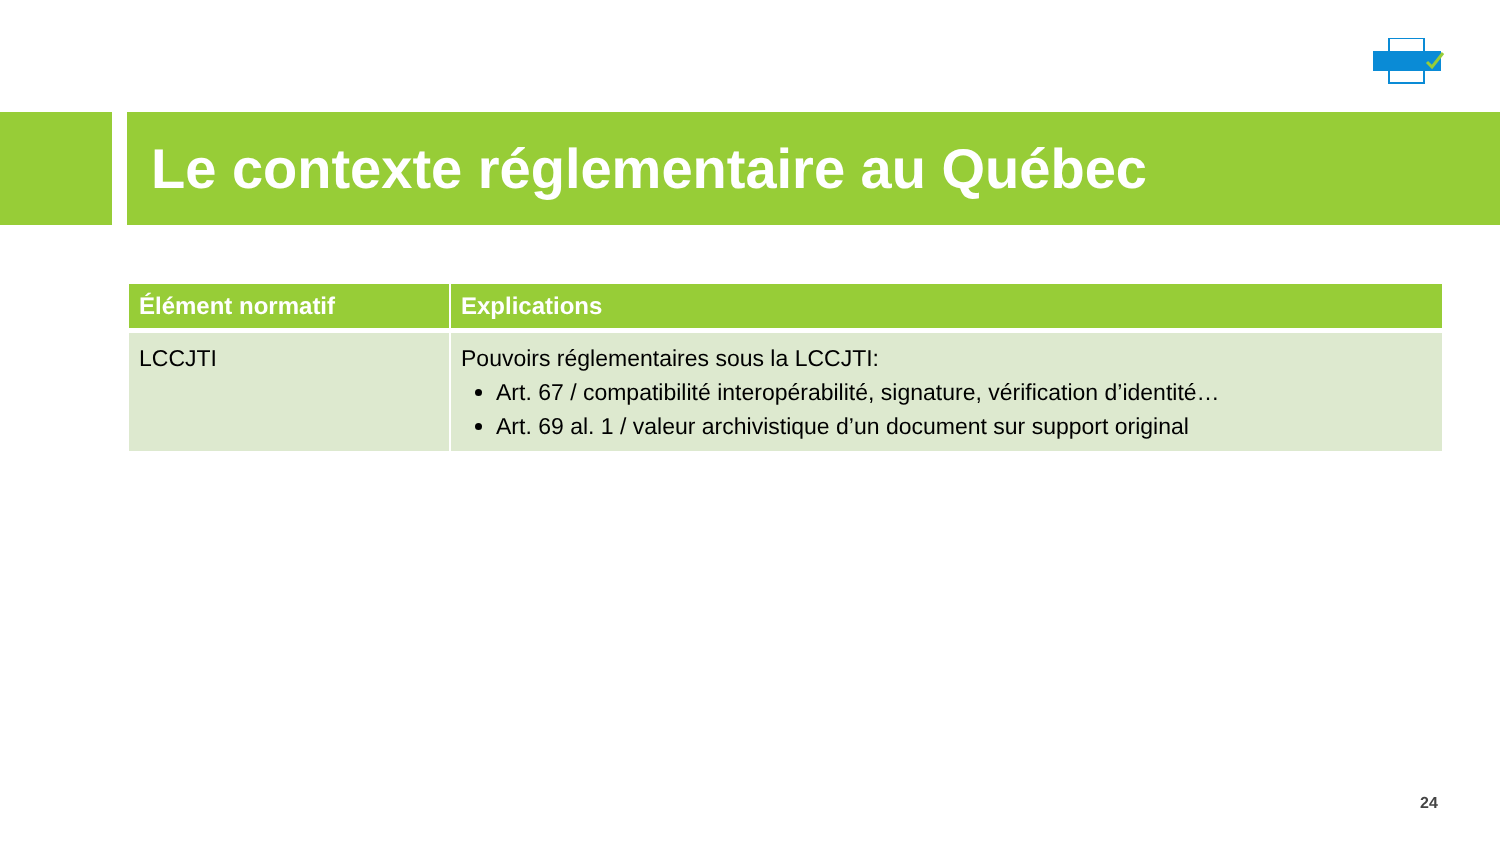Le contexte réglementaire au Québec
| Élément normatif | Explications |
| --- | --- |
| LCCJTI | Pouvoirs réglementaires sous la LCCJTI: Art. 67 / compatibilité interopérabilité, signature, vérification d’identité… Art. 69 al. 1 / valeur archivistique d’un document sur support original |
24